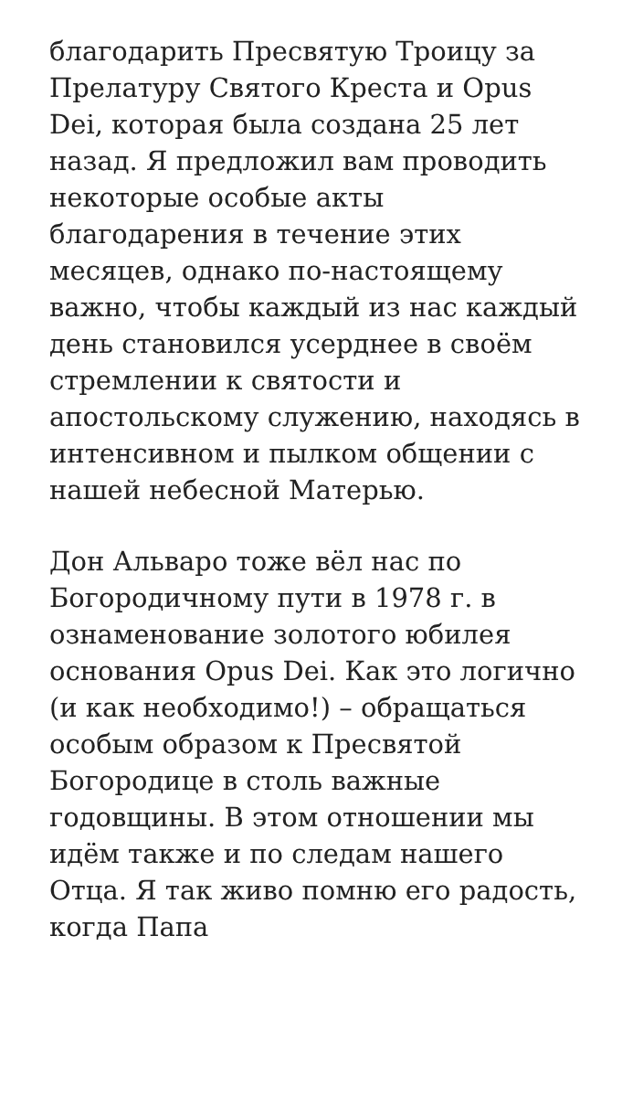благодарить Пресвятую Троицу за Прелатуру Святого Креста и Opus Dei, которая была создана 25 лет назад. Я предложил вам проводить некоторые особые акты благодарения в течение этих месяцев, однако по-настоящему важно, чтобы каждый из нас каждый день становился усерднее в своём стремлении к святости и апостольскому служению, находясь в интенсивном и пылком общении с нашей небесной Матерью.
Дон Альваро тоже вёл нас по Богородичному пути в 1978 г. в ознаменование золотого юбилея основания Opus Dei. Как это логично (и как необходимо!) – обращаться особым образом к Пресвятой Богородице в столь важные годовщины. В этом отношении мы идём также и по следам нашего Отца. Я так живо помню его радость, когда Папа